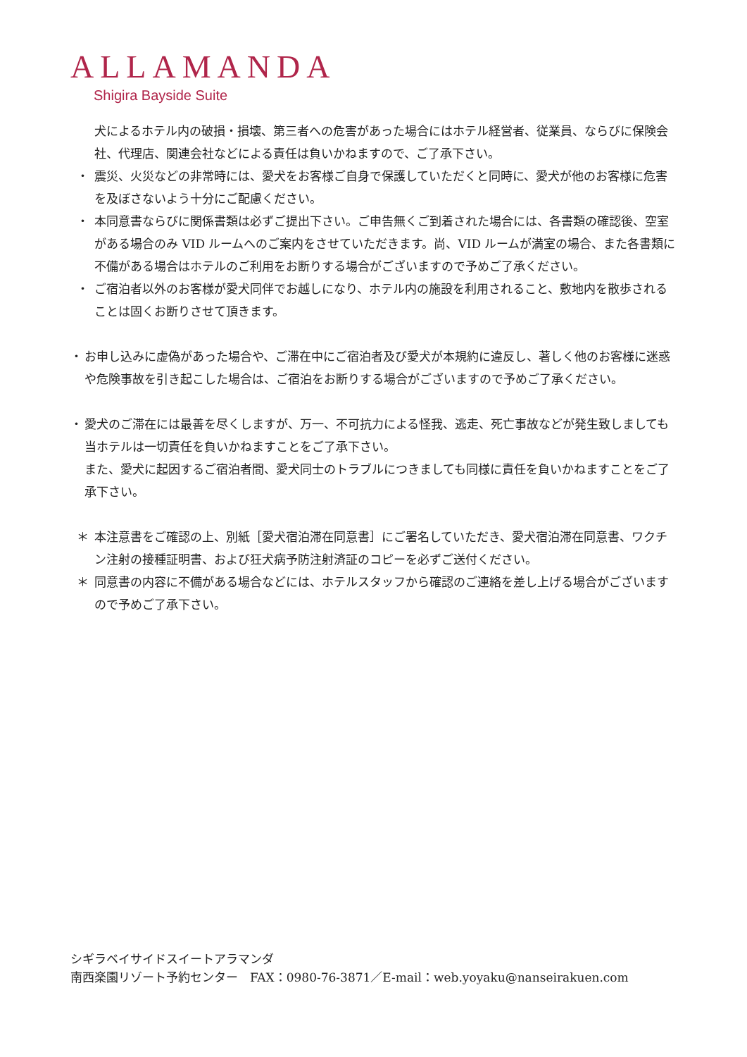ALLAMANDA
Shigira Bayside Suite
犬によるホテル内の破損・損壊、第三者への危害があった場合にはホテル経営者、従業員、ならびに保険会社、代理店、関連会社などによる責任は負いかねますので、ご了承下さい。
・ 震災、火災などの非常時には、愛犬をお客様ご自身で保護していただくと同時に、愛犬が他のお客様に危害を及ぼさないよう十分にご配慮ください。
・ 本同意書ならびに関係書類は必ずご提出下さい。ご申告無くご到着された場合には、各書類の確認後、空室がある場合のみ VID ルームへのご案内をさせていただきます。尚、VID ルームが満室の場合、また各書類に不備がある場合はホテルのご利用をお断りする場合がございますので予めご了承ください。
・ ご宿泊者以外のお客様が愛犬同伴でお越しになり、ホテル内の施設を利用されること、敷地内を散歩されることは固くお断りさせて頂きます。
・ お申し込みに虚偽があった場合や、ご滞在中にご宿泊者及び愛犬が本規約に違反し、著しく他のお客様に迷惑や危険事故を引き起こした場合は、ご宿泊をお断りする場合がございますので予めご了承ください。
・ 愛犬のご滞在には最善を尽くしますが、万一、不可抗力による怪我、逃走、死亡事故などが発生致しましても当ホテルは一切責任を負いかねますことをご了承下さい。
また、愛犬に起因するご宿泊者間、愛犬同士のトラブルにつきましても同様に責任を負いかねますことをご了承下さい。
＊ 本注意書をご確認の上、別紙［愛犬宿泊滞在同意書］にご署名していただき、愛犬宿泊滞在同意書、ワクチン注射の接種証明書、および狂犬病予防注射済証のコピーを必ずご送付ください。
＊ 同意書の内容に不備がある場合などには、ホテルスタッフから確認のご連絡を差し上げる場合がございますので予めご了承下さい。
シギラベイサイドスイートアラマンダ
南西楽園リゾート予約センター　FAX：0980-76-3871／E-mail：web.yoyaku@nanseirakuen.com